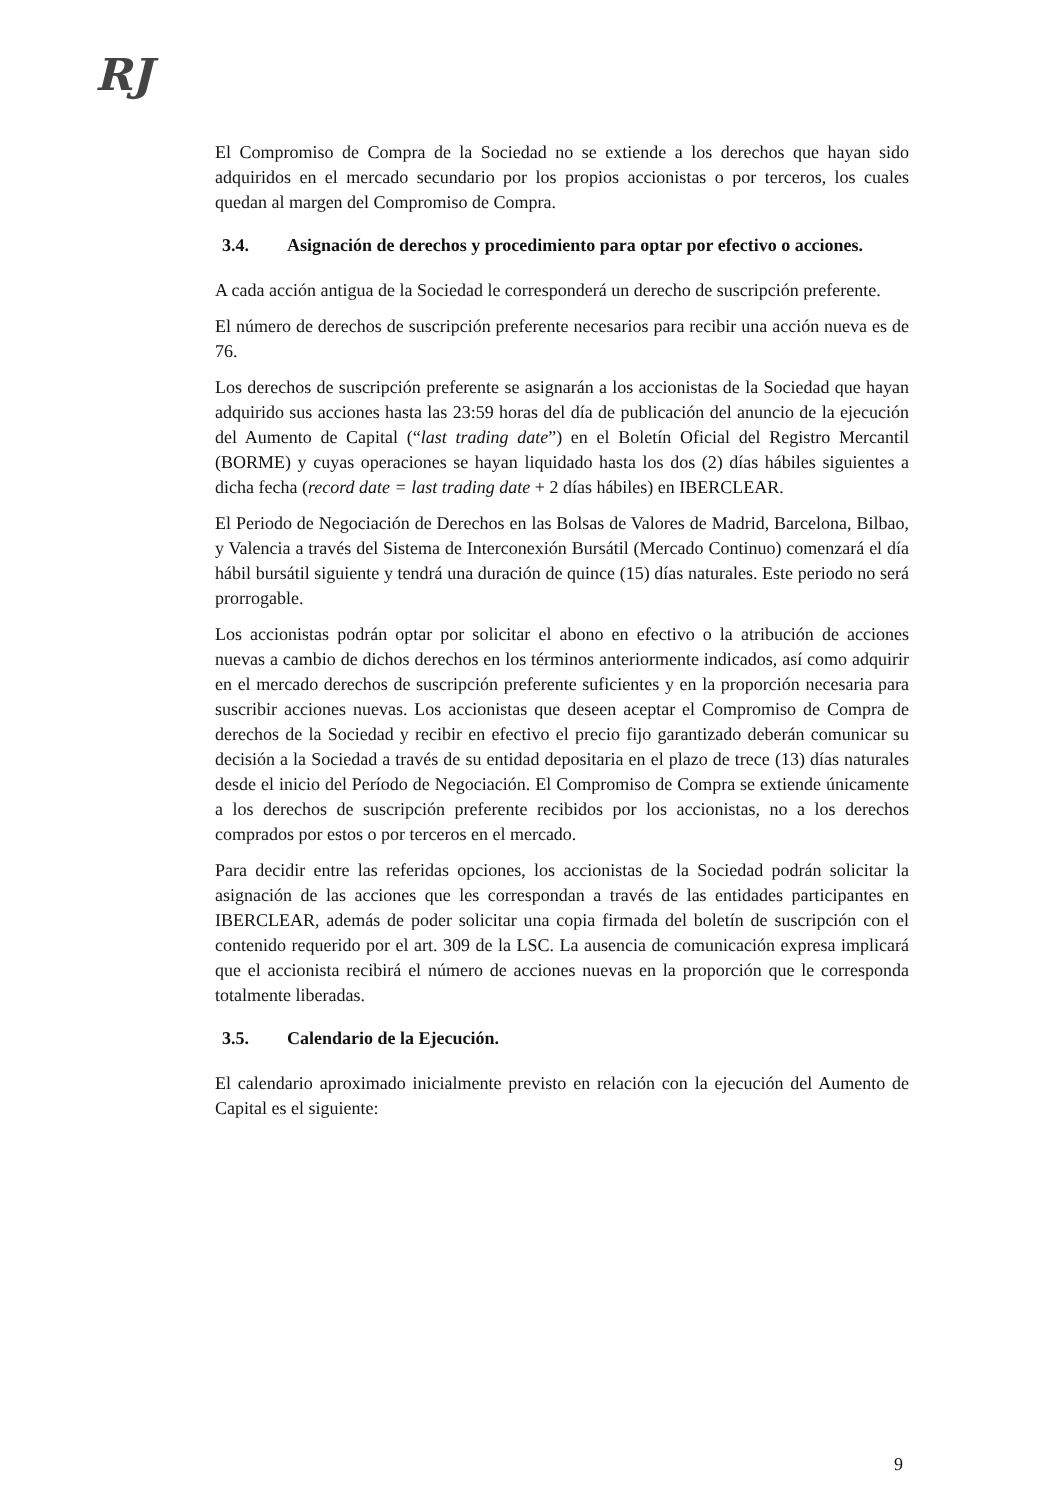RJ
El Compromiso de Compra de la Sociedad no se extiende a los derechos que hayan sido adquiridos en el mercado secundario por los propios accionistas o por terceros, los cuales quedan al margen del Compromiso de Compra.
3.4. Asignación de derechos y procedimiento para optar por efectivo o acciones.
A cada acción antigua de la Sociedad le corresponderá un derecho de suscripción preferente.
El número de derechos de suscripción preferente necesarios para recibir una acción nueva es de 76.
Los derechos de suscripción preferente se asignarán a los accionistas de la Sociedad que hayan adquirido sus acciones hasta las 23:59 horas del día de publicación del anuncio de la ejecución del Aumento de Capital (“last trading date”) en el Boletín Oficial del Registro Mercantil (BORME) y cuyas operaciones se hayan liquidado hasta los dos (2) días hábiles siguientes a dicha fecha (record date = last trading date + 2 días hábiles) en IBERCLEAR.
El Periodo de Negociación de Derechos en las Bolsas de Valores de Madrid, Barcelona, Bilbao, y Valencia a través del Sistema de Interconexión Bursátil (Mercado Continuo) comenzará el día hábil bursátil siguiente y tendrá una duración de quince (15) días naturales. Este periodo no será prorrogable.
Los accionistas podrán optar por solicitar el abono en efectivo o la atribución de acciones nuevas a cambio de dichos derechos en los términos anteriormente indicados, así como adquirir en el mercado derechos de suscripción preferente suficientes y en la proporción necesaria para suscribir acciones nuevas. Los accionistas que deseen aceptar el Compromiso de Compra de derechos de la Sociedad y recibir en efectivo el precio fijo garantizado deberán comunicar su decisión a la Sociedad a través de su entidad depositaria en el plazo de trece (13) días naturales desde el inicio del Período de Negociación. El Compromiso de Compra se extiende únicamente a los derechos de suscripción preferente recibidos por los accionistas, no a los derechos comprados por estos o por terceros en el mercado.
Para decidir entre las referidas opciones, los accionistas de la Sociedad podrán solicitar la asignación de las acciones que les correspondan a través de las entidades participantes en IBERCLEAR, además de poder solicitar una copia firmada del boletín de suscripción con el contenido requerido por el art. 309 de la LSC. La ausencia de comunicación expresa implicará que el accionista recibirá el número de acciones nuevas en la proporción que le corresponda totalmente liberadas.
3.5. Calendario de la Ejecución.
El calendario aproximado inicialmente previsto en relación con la ejecución del Aumento de Capital es el siguiente:
9